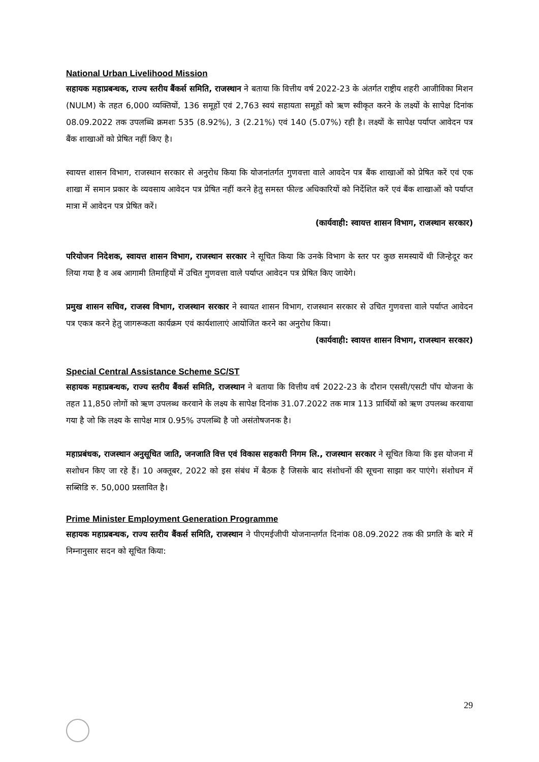National Urban Livelihood Mission
सहायक महाप्रबन्धक, राज्य स्तरीय बैंकर्स समिति, राजस्थान ने बताया कि वित्तीय वर्ष 2022-23 के अंतर्गत राष्ट्रीय शहरी आजीविका मिशन (NULM) के तहत 6,000 व्यक्तियों, 136 समूहों एवं 2,763 स्वयं सहायता समूहों को ऋण स्वीकृत करने के लक्ष्यों के सापेक्ष दिनांक 08.09.2022 तक उपलब्धि क्रमशः 535 (8.92%), 3 (2.21%) एवं 140 (5.07%) रही है। लक्ष्यों के सापेक्ष पर्याप्त आवेदन पत्र बैंक शाखाओं को प्रेषित नहीं किए है।
स्वायत्त शासन विभाग, राजस्थान सरकार से अनुरोध किया कि योजनांतर्गत गुणवत्ता वाले आवदेन पत्र बैंक शाखाओं को प्रेषित करें एवं एक शाखा में समान प्रकार के व्यवसाय आवेदन पत्र प्रेषित नहीं करने हेतु समस्त फील्ड अधिकारियों को निर्देशित करें एवं बैंक शाखाओं को पर्याप्त मात्रा में आवेदन पत्र प्रेषित करें।
(कार्यवाही: स्वायत्त शासन विभाग, राजस्थान सरकार)
परियोजन निदेशक, स्वायत्त शासन विभाग, राजस्थान सरकार ने सूचित किया कि उनके विभाग के स्तर पर कुछ समस्यायें थी जिन्हेदूर कर लिया गया है व अब आगामी तिमाहियों में उचित गुणवत्ता वाले पर्याप्त आवेदन पत्र प्रेषित किए जायेगे।
प्रमुख शासन सचिव, राजस्व विभाग, राजस्थान सरकार ने स्वायत शासन विभाग, राजस्थान सरकार से उचित गुणवत्ता वाले पर्याप्त आवेदन पत्र एकत्र करने हेतु जागरूकता कार्यक्रम एवं कार्यशालाएं आयोजित करने का अनुरोध किया।
(कार्यवाही: स्वायत्त शासन विभाग, राजस्थान सरकार)
Special Central Assistance Scheme SC/ST
सहायक महाप्रबन्धक, राज्य स्तरीय बैंकर्स समिति, राजस्थान ने बताया कि वित्तीय वर्ष 2022-23 के दौरान एससी/एसटी पॉप योजना के तहत 11,850 लोगों को ऋण उपलब्ध करवाने के लक्ष्य के सापेक्ष दिनांक 31.07.2022 तक मात्र 113 प्रार्थियों को ऋण उपलब्ध करवाया गया है जो कि लक्ष्य के सापेक्ष मात्र 0.95% उपलब्धि है जो असंतोषजनक है।
महाप्रबंधक, राजस्थान अनुसूचित जाति, जनजाति वित्त एवं विकास सहकारी निगम लि., राजस्थान सरकार ने सूचित किया कि इस योजना में सशोधन किए जा रहे हैं। 10 अक्तूबर, 2022 को इस संबंध में बैठक है जिसके बाद संशोधनों की सूचना साझा कर पाएंगे। संशोधन में सब्सिडि रु. 50,000 प्रस्तावित है।
Prime Minister Employment Generation Programme
सहायक महाप्रबन्धक, राज्य स्तरीय बैंकर्स समिति, राजस्थान ने पीएमईजीपी योजनान्तर्गत दिनांक 08.09.2022 तक की प्रगति के बारे में निम्नानुसार सदन को सूचित किया:
29